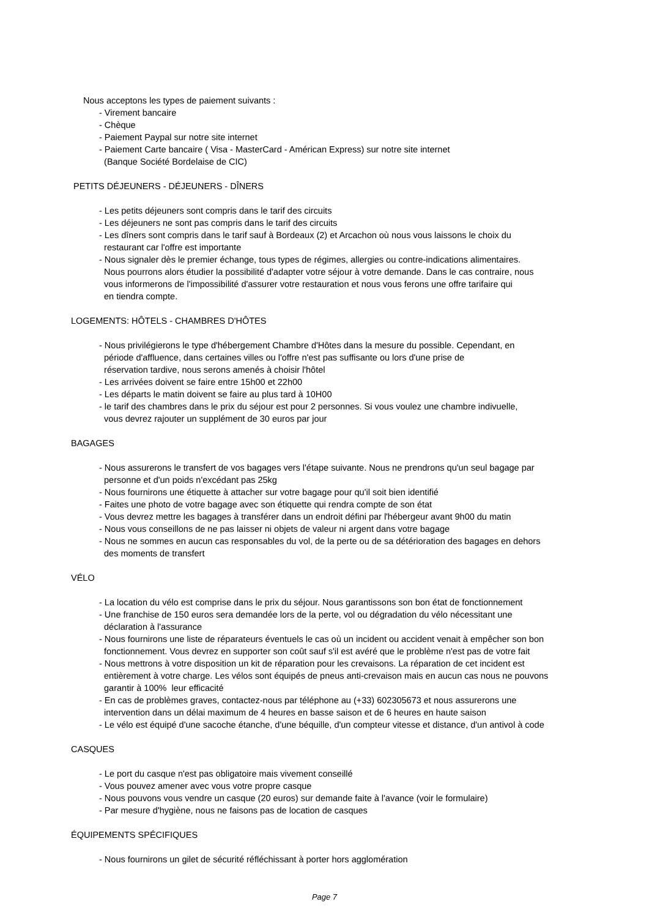Nous acceptons les types de paiement suivants :
- Virement bancaire
- Chèque
- Paiement Paypal sur notre site internet
- Paiement Carte bancaire ( Visa - MasterCard - Américan Express) sur notre site internet
(Banque Société Bordelaise de CIC)
PETITS DÉJEUNERS - DÉJEUNERS - DÎNERS
- Les petits déjeuners sont compris dans le tarif des circuits
- Les déjeuners ne sont pas compris dans le tarif des circuits
- Les dîners sont compris dans le tarif sauf à Bordeaux (2) et Arcachon où nous vous laissons le choix du
restaurant car l'offre est importante
- Nous signaler dès le premier échange, tous types de régimes, allergies ou contre-indications alimentaires.
Nous pourrons alors étudier la possibilité d'adapter votre séjour à votre demande. Dans le cas contraire, nous
vous informerons de l'impossibilité d'assurer votre restauration et nous vous ferons une offre tarifaire qui
en tiendra compte.
LOGEMENTS: HÔTELS - CHAMBRES D'HÔTES
- Nous privilégierons le type d'hébergement Chambre d'Hôtes dans la mesure du possible. Cependant, en
période d'affluence, dans certaines villes ou l'offre n'est pas suffisante ou lors d'une prise de
réservation tardive, nous serons amenés à choisir l'hôtel
- Les arrivées doivent se faire entre 15h00 et 22h00
- Les départs le matin doivent se faire au plus tard à 10H00
- le tarif des chambres dans le prix du séjour est pour 2 personnes. Si vous voulez une chambre indivuelle,
vous devrez rajouter un supplément de 30 euros par jour
BAGAGES
- Nous assurerons le transfert de vos bagages vers l'étape suivante. Nous ne prendrons qu'un seul bagage par
personne et d'un poids n'excédant pas 25kg
- Nous fournirons une étiquette à attacher sur votre bagage pour qu'il soit bien identifié
- Faites une photo de votre bagage avec son étiquette qui rendra compte de son état
- Vous devrez mettre les bagages à transférer dans un endroit défini par l'hébergeur avant 9h00 du matin
- Nous vous conseillons de ne pas laisser ni objets de valeur ni argent dans votre bagage
- Nous ne sommes en aucun cas responsables du vol, de la perte ou de sa détérioration des bagages en dehors
des moments de transfert
VÉLO
- La location du vélo est comprise dans le prix du séjour. Nous garantissons son bon état de fonctionnement
- Une franchise de 150 euros sera demandée lors de la perte, vol ou dégradation du vélo nécessitant une
déclaration à l'assurance
- Nous fournirons une liste de réparateurs éventuels le cas où un incident ou accident venait à empêcher son bon
fonctionnement. Vous devrez en supporter son coût sauf s'il est avéré que le problème n'est pas de votre fait
- Nous mettrons à votre disposition un kit de réparation pour les crevaisons. La réparation de cet incident est
entièrement à votre charge. Les vélos sont équipés de pneus anti-crevaison mais en aucun cas nous ne pouvons
garantir à 100% leur efficacité
- En cas de problèmes graves, contactez-nous par téléphone au (+33) 602305673 et nous assurerons une
intervention dans un délai maximum de 4 heures en basse saison et de 6 heures en haute saison
- Le vélo est équipé d'une sacoche étanche, d'une béquille, d'un compteur vitesse et distance, d'un antivol à code
CASQUES
- Le port du casque n'est pas obligatoire mais vivement conseillé
- Vous pouvez amener avec vous votre propre casque
- Nous pouvons vous vendre un casque (20 euros) sur demande faite à l'avance (voir le formulaire)
- Par mesure d'hygiène, nous ne faisons pas de location de casques
ÉQUIPEMENTS SPÉCIFIQUES
- Nous fournirons un gilet de sécurité réfléchissant à porter hors agglomération
Page 7